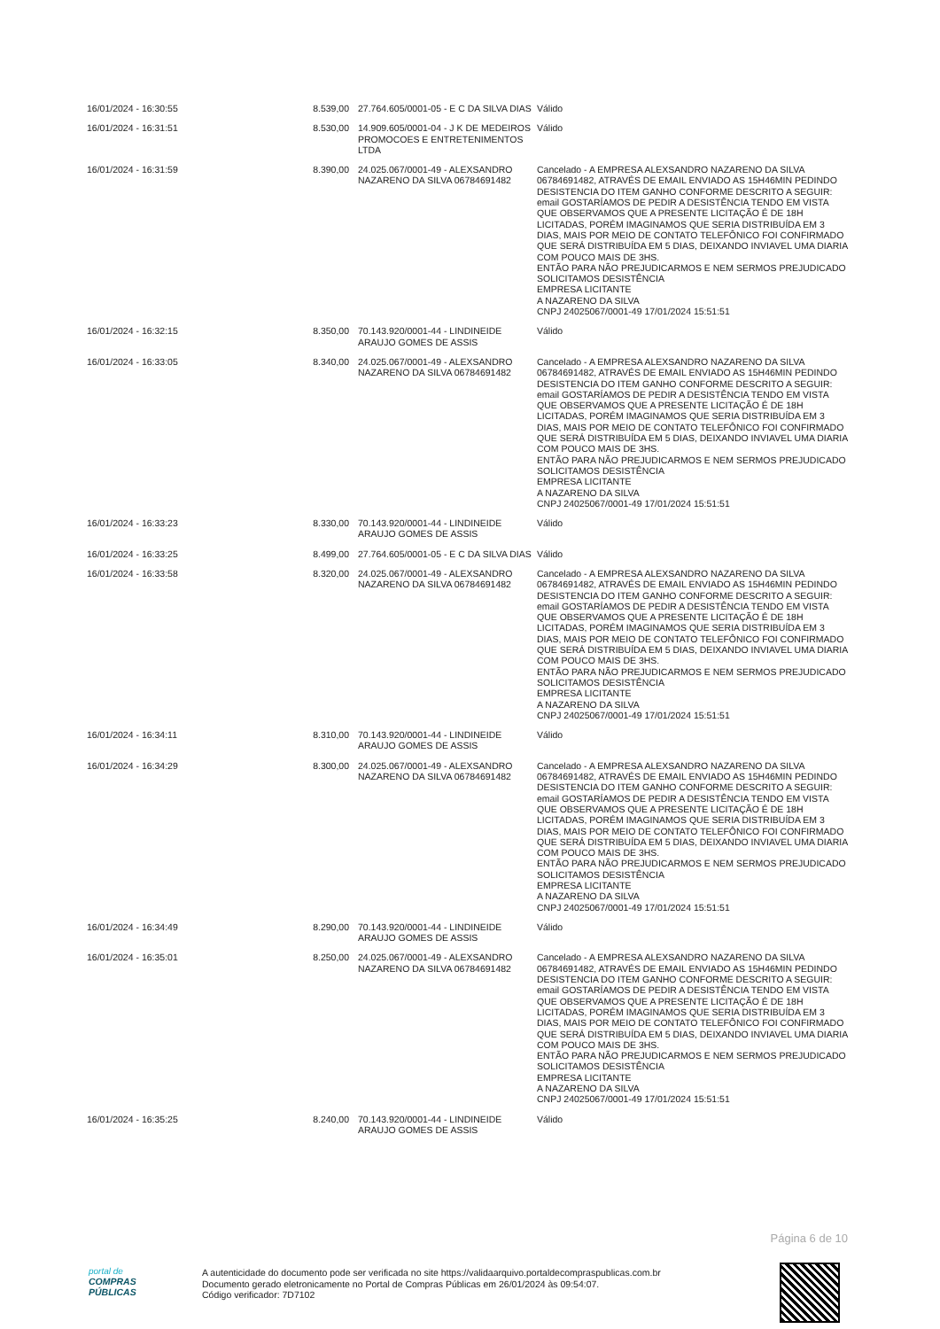| 16/01/2024 - 16:30:55 | 8.539,00 | 27.764.605/0001-05 - E C DA SILVA DIAS | Válido |
| 16/01/2024 - 16:31:51 | 8.530,00 | 14.909.605/0001-04 - J K DE MEDEIROS PROMOCOES E ENTRETENIMENTOS LTDA | Válido |
| 16/01/2024 - 16:31:59 | 8.390,00 | 24.025.067/0001-49 - ALEXSANDRO NAZARENO DA SILVA 06784691482 | Cancelado - A EMPRESA ALEXSANDRO NAZARENO DA SILVA 06784691482, ATRAVÉS DE EMAIL ENVIADO AS 15H46MIN PEDINDO DESISTENCIA DO ITEM GANHO CONFORME DESCRITO A SEGUIR: email GOSTARÍAMOS DE PEDIR A DESISTÊNCIA TENDO EM VISTA QUE OBSERVAMOS QUE A PRESENTE LICITAÇÃO É DE 18H LICITADAS, PORÉM IMAGINAMOS QUE SERIA DISTRIBUÍDA EM 3 DIAS, MAIS POR MEIO DE CONTATO TELEFÔNICO FOI CONFIRMADO QUE SERÁ DISTRIBUÍDA EM 5 DIAS, DEIXANDO INVIAVEL UMA DIARIA COM POUCO MAIS DE 3HS. ENTÃO PARA NÃO PREJUDICARMOS E NEM SERMOS PREJUDICADO SOLICITAMOS DESISTÊNCIA EMPRESA LICITANTE A NAZARENO DA SILVA CNPJ 24025067/0001-49 17/01/2024 15:51:51 |
| 16/01/2024 - 16:32:15 | 8.350,00 | 70.143.920/0001-44 - LINDINEIDE ARAUJO GOMES DE ASSIS | Válido |
| 16/01/2024 - 16:33:05 | 8.340,00 | 24.025.067/0001-49 - ALEXSANDRO NAZARENO DA SILVA 06784691482 | Cancelado - A EMPRESA ALEXSANDRO NAZARENO DA SILVA 06784691482, ATRAVÉS DE EMAIL ENVIADO AS 15H46MIN PEDINDO DESISTENCIA DO ITEM GANHO CONFORME DESCRITO A SEGUIR: email GOSTARÍAMOS DE PEDIR A DESISTÊNCIA TENDO EM VISTA QUE OBSERVAMOS QUE A PRESENTE LICITAÇÃO É DE 18H LICITADAS, PORÉM IMAGINAMOS QUE SERIA DISTRIBUÍDA EM 3 DIAS, MAIS POR MEIO DE CONTATO TELEFÔNICO FOI CONFIRMADO QUE SERÁ DISTRIBUÍDA EM 5 DIAS, DEIXANDO INVIAVEL UMA DIARIA COM POUCO MAIS DE 3HS. ENTÃO PARA NÃO PREJUDICARMOS E NEM SERMOS PREJUDICADO SOLICITAMOS DESISTÊNCIA EMPRESA LICITANTE A NAZARENO DA SILVA CNPJ 24025067/0001-49 17/01/2024 15:51:51 |
| 16/01/2024 - 16:33:23 | 8.330,00 | 70.143.920/0001-44 - LINDINEIDE ARAUJO GOMES DE ASSIS | Válido |
| 16/01/2024 - 16:33:25 | 8.499,00 | 27.764.605/0001-05 - E C DA SILVA DIAS | Válido |
| 16/01/2024 - 16:33:58 | 8.320,00 | 24.025.067/0001-49 - ALEXSANDRO NAZARENO DA SILVA 06784691482 | Cancelado - A EMPRESA ALEXSANDRO NAZARENO DA SILVA 06784691482, ATRAVÉS DE EMAIL ENVIADO AS 15H46MIN PEDINDO DESISTENCIA DO ITEM GANHO CONFORME DESCRITO A SEGUIR: email GOSTARÍAMOS DE PEDIR A DESISTÊNCIA TENDO EM VISTA QUE OBSERVAMOS QUE A PRESENTE LICITAÇÃO É DE 18H LICITADAS, PORÉM IMAGINAMOS QUE SERIA DISTRIBUÍDA EM 3 DIAS, MAIS POR MEIO DE CONTATO TELEFÔNICO FOI CONFIRMADO QUE SERÁ DISTRIBUÍDA EM 5 DIAS, DEIXANDO INVIAVEL UMA DIARIA COM POUCO MAIS DE 3HS. ENTÃO PARA NÃO PREJUDICARMOS E NEM SERMOS PREJUDICADO SOLICITAMOS DESISTÊNCIA EMPRESA LICITANTE A NAZARENO DA SILVA CNPJ 24025067/0001-49 17/01/2024 15:51:51 |
| 16/01/2024 - 16:34:11 | 8.310,00 | 70.143.920/0001-44 - LINDINEIDE ARAUJO GOMES DE ASSIS | Válido |
| 16/01/2024 - 16:34:29 | 8.300,00 | 24.025.067/0001-49 - ALEXSANDRO NAZARENO DA SILVA 06784691482 | Cancelado - A EMPRESA ALEXSANDRO NAZARENO DA SILVA 06784691482, ATRAVÉS DE EMAIL ENVIADO AS 15H46MIN PEDINDO DESISTENCIA DO ITEM GANHO CONFORME DESCRITO A SEGUIR: email GOSTARÍAMOS DE PEDIR A DESISTÊNCIA TENDO EM VISTA QUE OBSERVAMOS QUE A PRESENTE LICITAÇÃO É DE 18H LICITADAS, PORÉM IMAGINAMOS QUE SERIA DISTRIBUÍDA EM 3 DIAS, MAIS POR MEIO DE CONTATO TELEFÔNICO FOI CONFIRMADO QUE SERÁ DISTRIBUÍDA EM 5 DIAS, DEIXANDO INVIAVEL UMA DIARIA COM POUCO MAIS DE 3HS. ENTÃO PARA NÃO PREJUDICARMOS E NEM SERMOS PREJUDICADO SOLICITAMOS DESISTÊNCIA EMPRESA LICITANTE A NAZARENO DA SILVA CNPJ 24025067/0001-49 17/01/2024 15:51:51 |
| 16/01/2024 - 16:34:49 | 8.290,00 | 70.143.920/0001-44 - LINDINEIDE ARAUJO GOMES DE ASSIS | Válido |
| 16/01/2024 - 16:35:01 | 8.250,00 | 24.025.067/0001-49 - ALEXSANDRO NAZARENO DA SILVA 06784691482 | Cancelado - A EMPRESA ALEXSANDRO NAZARENO DA SILVA 06784691482, ATRAVÉS DE EMAIL ENVIADO AS 15H46MIN PEDINDO DESISTENCIA DO ITEM GANHO CONFORME DESCRITO A SEGUIR: email GOSTARÍAMOS DE PEDIR A DESISTÊNCIA TENDO EM VISTA QUE OBSERVAMOS QUE A PRESENTE LICITAÇÃO É DE 18H LICITADAS, PORÉM IMAGINAMOS QUE SERIA DISTRIBUÍDA EM 3 DIAS, MAIS POR MEIO DE CONTATO TELEFÔNICO FOI CONFIRMADO QUE SERÁ DISTRIBUÍDA EM 5 DIAS, DEIXANDO INVIAVEL UMA DIARIA COM POUCO MAIS DE 3HS. ENTÃO PARA NÃO PREJUDICARMOS E NEM SERMOS PREJUDICADO SOLICITAMOS DESISTÊNCIA EMPRESA LICITANTE A NAZARENO DA SILVA CNPJ 24025067/0001-49 17/01/2024 15:51:51 |
| 16/01/2024 - 16:35:25 | 8.240,00 | 70.143.920/0001-44 - LINDINEIDE ARAUJO GOMES DE ASSIS | Válido |
Página 6 de 10
portal de
COMPRAS
PÚBLICAS
A autenticidade do documento pode ser verificada no site https://validaarquivo.portaldecompraspublicas.com.br
Documento gerado eletronicamente no Portal de Compras Públicas em 26/01/2024 às 09:54:07.
Código verificador: 7D7102